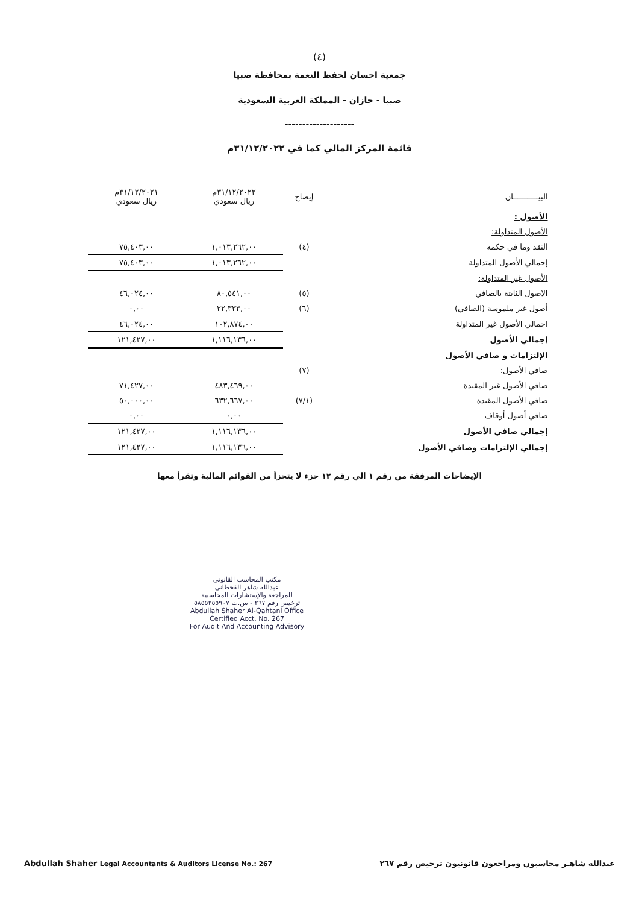(٤)
جمعية احسان لحفظ النعمة بمحافظة صبيا
صبيا - جازان - المملكة العربية السعودية
--------------------
قائمة المركز المالي كما في ٣١/١٢/٢٠٢٢م
| البيـــــــــــان | إيضاح | ٣١/١٢/٢٠٢٢م ريال سعودي | ٣١/١٢/٢٠٢١م ريال سعودي |
| --- | --- | --- | --- |
| الأصول : | | | |
| الأصول المتداولة: | | | |
| النقد وما في حكمه | (٤) | ١,٠١٣,٢٦٢,٠٠ | ٧٥,٤٠٣,٠٠ |
| إجمالي الأصول المتداولة | | ١,٠١٣,٢٦٢,٠٠ | ٧٥,٤٠٣,٠٠ |
| الأصول غير المتداولة: | | | |
| الاصول الثابتة بالصافي | (٥) | ٨٠,٥٤١,٠٠ | ٤٦,٠٢٤,٠٠ |
| أصول غير ملموسة (الصافي) | (٦) | ٢٢,٣٣٣,٠٠ | ٠,٠٠ |
| اجمالي الأصول غير المتداولة | | ١٠٢,٨٧٤,٠٠ | ٤٦,٠٢٤,٠٠ |
| إجمالي الأصول | | ١,١١٦,١٣٦,٠٠ | ١٢١,٤٢٧,٠٠ |
| الإلتزامات و صافي الأصول | | | |
| صافي الأصول: | (٧) | | |
| صافي الأصول غير المقيدة | | ٤٨٣,٤٦٩,٠٠ | ٧١,٤٢٧,٠٠ |
| صافي الأصول المقيدة | (٧/١) | ٦٣٢,٦٦٧,٠٠ | ٥٠,٠٠٠,٠٠ |
| صافي أصول أوقاف | | ٠,٠٠ | ٠,٠٠ |
| إجمالي صافي الأصول | | ١,١١٦,١٣٦,٠٠ | ١٢١,٤٢٧,٠٠ |
| إجمالي الإلتزامات وصافي الأصول | | ١,١١٦,١٣٦,٠٠ | ١٢١,٤٢٧,٠٠ |
الإيضاحات المرفقة من رقم ١ الي رقم ١٢ جزء لا يتجزأ من القوائم المالية وتقرأ معها
مكتب المحاسب القانوني
عبدالله شاهر القحطاني
للمراجعة والإستشارات المحاسبية
ترخيص رقم ٢٦٧ - س.ت ٥٨٥٥٢٥٥٩٠٧
Abdullah Shaher Al-Qahtani Office
Certified Acct. No. 267
For Audit And Accounting Advisory
عبدالله شاهـر محاسبون ومراجعون قانونيون ترخيص رقم ٢٦٧ Abdullah Shaher Legal Accountants & Auditors License No.: 267